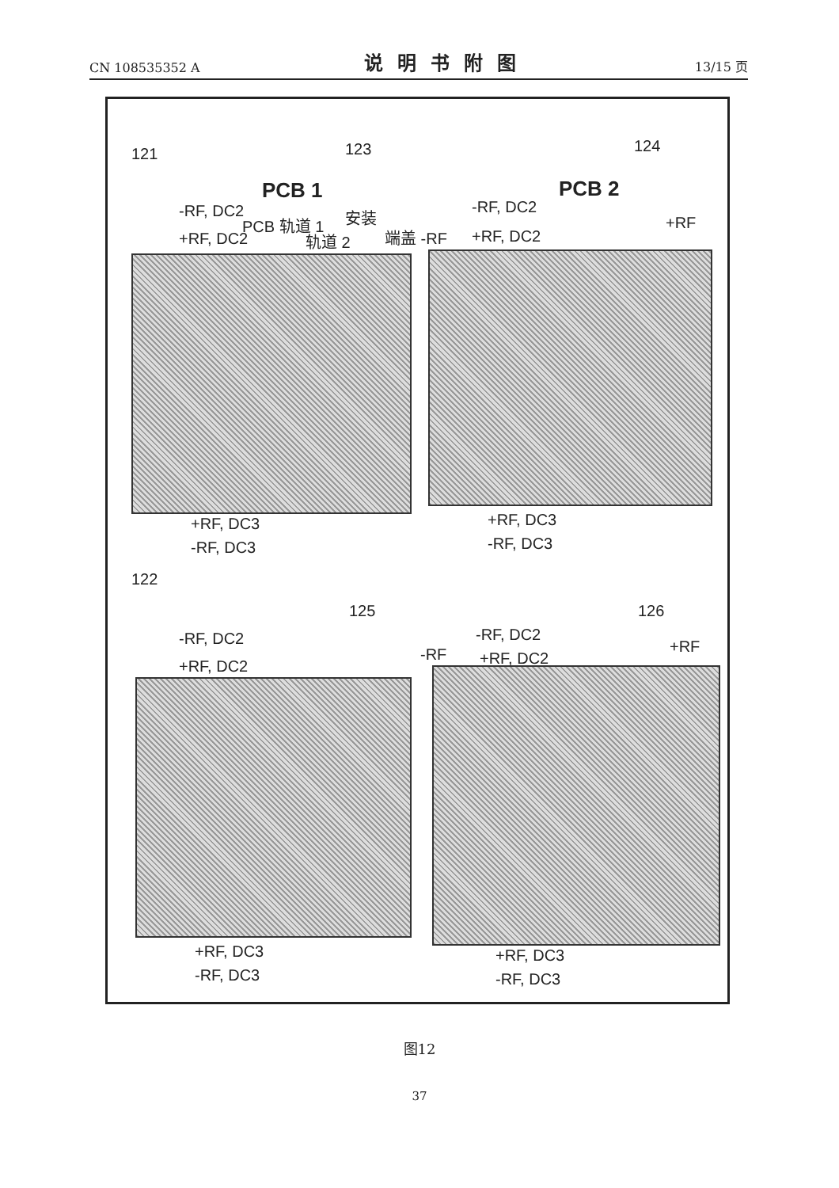CN 108535352 A 说明书附图 13/15 页
121 123 124
PCB 1 PCB 2
-RF, DC2
PCB 轨道 1 安装
轨道 2 端盖 -RF
-RF, DC2
+RF, DC2
+RF
+RF, DC2
+RF, DC3
-RF, DC3
+RF, DC3
-RF, DC3
122
125 126
-RF, DC2
+RF, DC2
-RF
-RF, DC2
+RF, DC2
+RF
+RF, DC3
-RF, DC3
+RF, DC3
-RF, DC3
图12
37